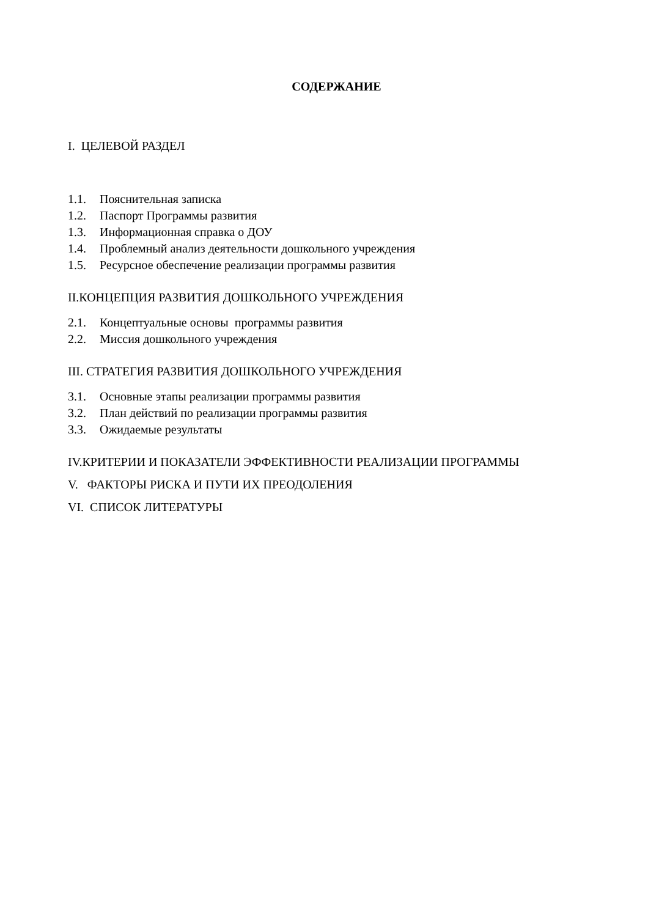СОДЕРЖАНИЕ
I. ЦЕЛЕВОЙ РАЗДЕЛ
1.1. Пояснительная записка
1.2. Паспорт Программы развития
1.3. Информационная справка о ДОУ
1.4. Проблемный анализ деятельности дошкольного учреждения
1.5. Ресурсное обеспечение реализации программы развития
II.КОНЦЕПЦИЯ РАЗВИТИЯ ДОШКОЛЬНОГО УЧРЕЖДЕНИЯ
2.1. Концептуальные основы программы развития
2.2. Миссия дошкольного учреждения
III. СТРАТЕГИЯ РАЗВИТИЯ ДОШКОЛЬНОГО УЧРЕЖДЕНИЯ
3.1. Основные этапы реализации программы развития
3.2. План действий по реализации программы развития
3.3. Ожидаемые результаты
IV.КРИТЕРИИ И ПОКАЗАТЕЛИ ЭФФЕКТИВНОСТИ РЕАЛИЗАЦИИ ПРОГРАММЫ
V. ФАКТОРЫ РИСКА И ПУТИ ИХ ПРЕОДОЛЕНИЯ
VI. СПИСОК ЛИТЕРАТУРЫ